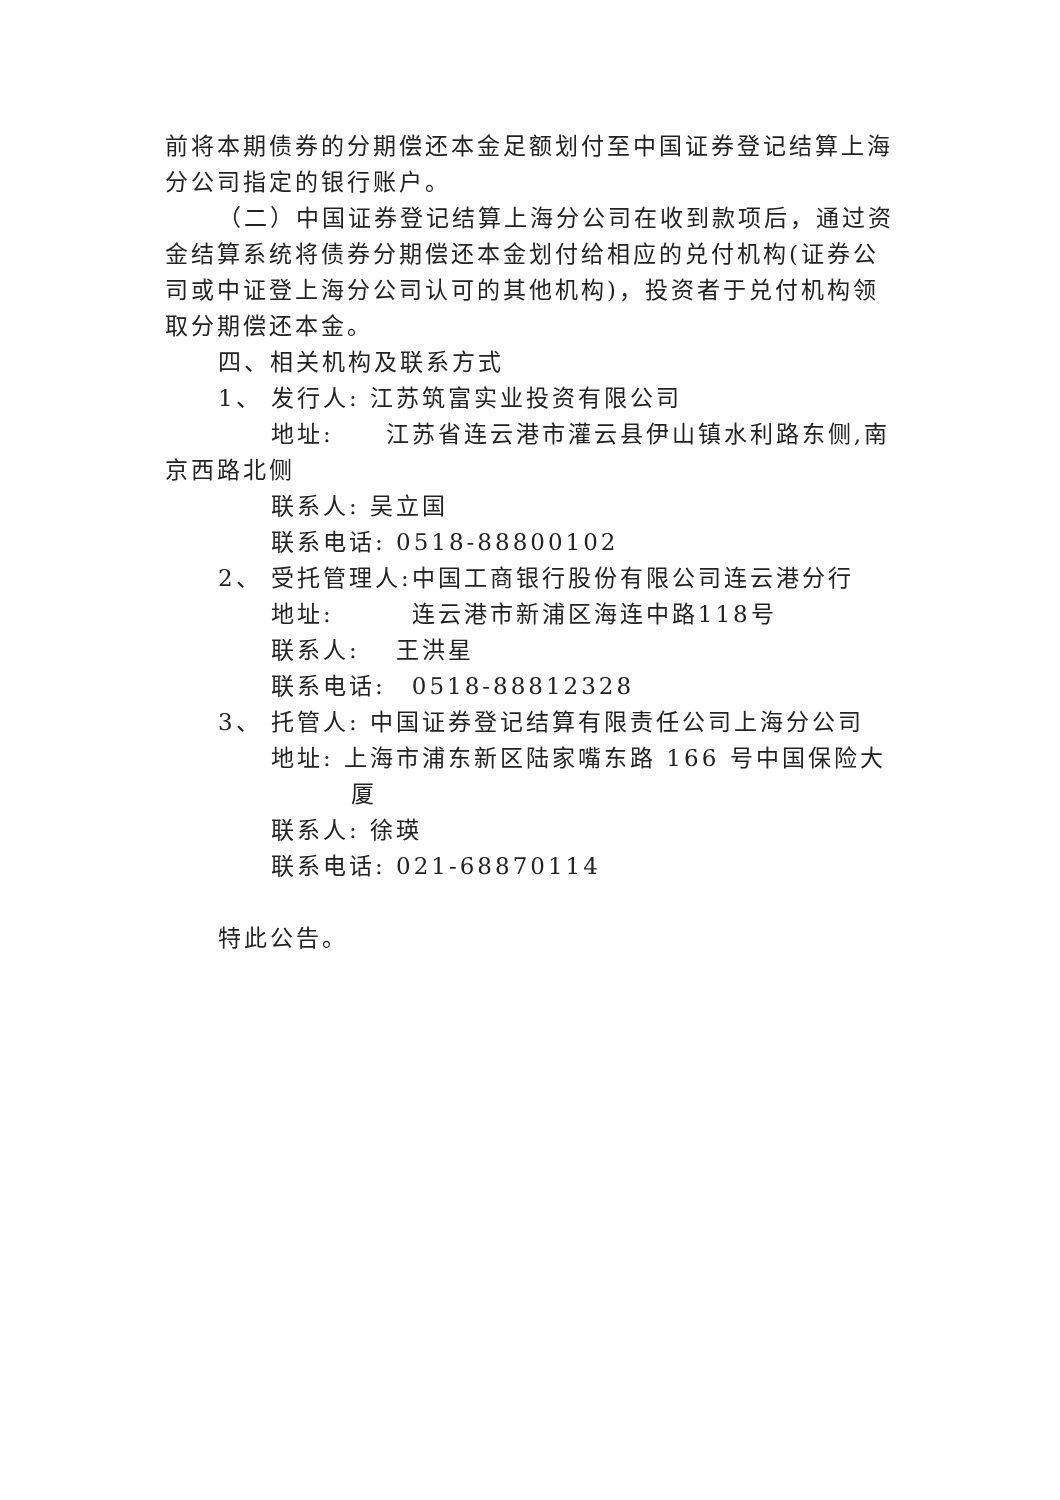前将本期债券的分期偿还本金足额划付至中国证券登记结算上海分公司指定的银行账户。
（二）中国证券登记结算上海分公司在收到款项后，通过资
金结算系统将债券分期偿还本金划付给相应的兑付机构(证券公司或中证登上海分公司认可的其他机构)，投资者于兑付机构领取分期偿还本金。
四、相关机构及联系方式
1、 发行人: 江苏筑富实业投资有限公司
地址:　　江苏省连云港市灌云县伊山镇水利路东侧,南
京西路北侧
联系人: 吴立国
联系电话: 0518-88800102
2、 受托管理人:中国工商银行股份有限公司连云港分行
地址:　　　连云港市新浦区海连中路118号
联系人:　 王洪星
联系电话:　0518-88812328
3、 托管人: 中国证券登记结算有限责任公司上海分公司
地址: 上海市浦东新区陆家嘴东路 166 号中国保险大
厦
联系人: 徐瑛
联系电话: 021-68870114
特此公告。